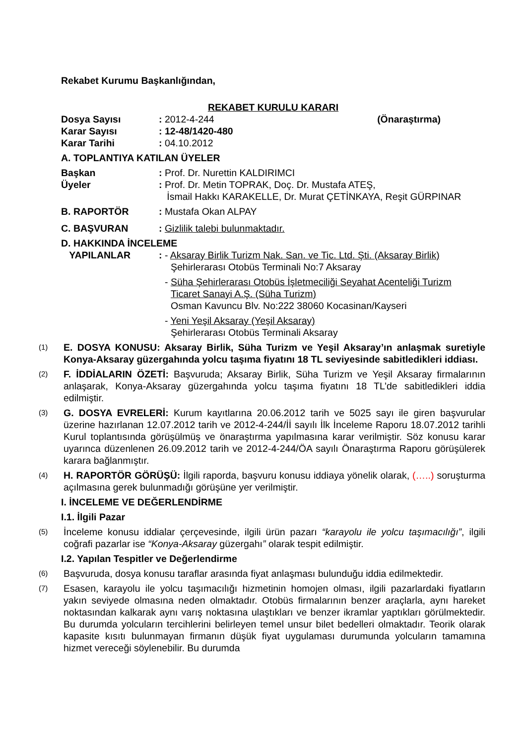Rekabet Kurumu Başkanlığından,
REKABET KURULU KARARI
Dosya Sayısı: 2012-4-244 (Önaraştırma)
Karar Sayısı: 12-48/1420-480
Karar Tarihi: 04.10.2012
A. TOPLANTIYA KATILAN ÜYELER
Başkan: Prof. Dr. Nurettin KALDIRIMCI
Üyeler: Prof. Dr. Metin TOPRAK, Doç. Dr. Mustafa ATEŞ,
İsmail Hakkı KARAKELLE, Dr. Murat ÇETİNKAYA, Reşit GÜRPINAR
B. RAPORTÖR: Mustafa Okan ALPAY
C. BAŞVURAN: Gizlilik talebi bulunmaktadır.
D. HAKKINDA İNCELEME
YAPILANLAR: - Aksaray Birlik Turizm Nak. San. ve Tic. Ltd. Şti. (Aksaray Birlik)
Şehirlerarası Otobüs Terminali No:7 Aksaray
- Süha Şehirlerarası Otobüs İşletmeciliği Seyahat Acenteliği Turizm
Ticaret Sanayi A.Ş. (Süha Turizm)
Osman Kavuncu Blv. No:222 38060 Kocasinan/Kayseri
- Yeni Yeşil Aksaray (Yeşil Aksaray)
Şehirlerarası Otobüs Terminali Aksaray
(1) E. DOSYA KONUSU: Aksaray Birlik, Süha Turizm ve Yeşil Aksaray’ın anlaşmak suretiyle Konya-Aksaray güzergahında yolcu taşıma fiyatını 18 TL seviyesinde sabitledikleri iddiası.
(2) F. İDDİALARIN ÖZETİ: Başvuruda; Aksaray Birlik, Süha Turizm ve Yeşil Aksaray firmalarının anlaşarak, Konya-Aksaray güzergahında yolcu taşıma fiyatını 18 TL’de sabitledikleri iddia edilmiştir.
(3) G. DOSYA EVRELERİ: Kurum kayıtlarına 20.06.2012 tarih ve 5025 sayı ile giren başvurular üzerine hazırlanan 12.07.2012 tarih ve 2012-4-244/İİ sayılı İlk İnceleme Raporu 18.07.2012 tarihli Kurul toplantısında görüşülmüş ve önaraştırma yapılmasına karar verilmiştir. Söz konusu karar uyarınca düzenlenen 26.09.2012 tarih ve 2012-4-244/ÖA sayılı Önaraştırma Raporu görüşülerek karara bağlanmıştır.
(4) H. RAPORTÖR GÖRÜŞÜ: İlgili raporda, başvuru konusu iddiaya yönelik olarak, (…..) soruşturma açılmasına gerek bulunmadığı görüşüne yer verilmiştir.
I. İNCELEME VE DEĞERLENDİRME
I.1. İlgili Pazar
(5) İnceleme konusu iddialar çerçevesinde, ilgili ürün pazarı “karayolu ile yolcu taşımacılığı”, ilgili coğrafi pazarlar ise “Konya-Aksaray güzergahı” olarak tespit edilmiştir.
I.2. Yapılan Tespitler ve Değerlendirme
(6) Başvuruda, dosya konusu taraflar arasında fiyat anlaşması bulunduğu iddia edilmektedir.
(7) Esasen, karayolu ile yolcu taşımacılığı hizmetinin homojen olması, ilgili pazarlardaki fiyatların yakın seviyede olmasına neden olmaktadır. Otobüs firmalarının benzer araçlarla, aynı hareket noktasından kalkarak aynı varış noktasına ulaştıkları ve benzer ikramlar yaptıkları görülmektedir. Bu durumda yolcuların tercihlerini belirleyen temel unsur bilet bedelleri olmaktadır. Teorik olarak kapasite kısıtı bulunmayan firmanın düşük fiyat uygulaması durumunda yolcuların tamamına hizmet vereceği söylenebilir. Bu durumda